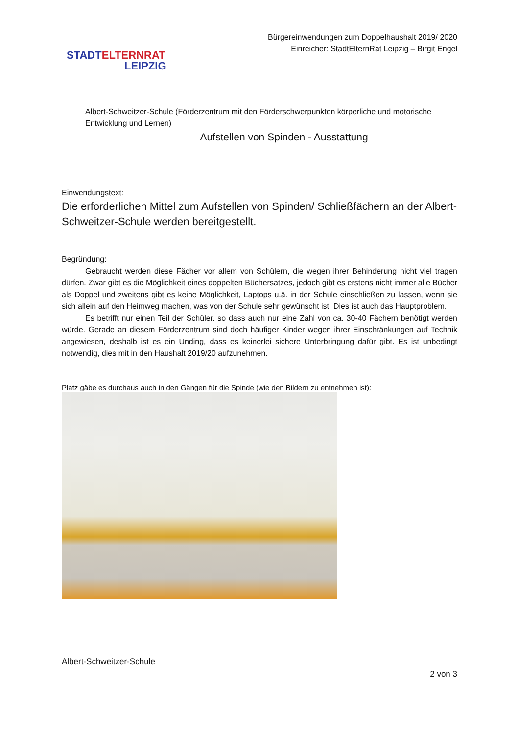STADT ELTERNRAT
LEIPZIG
Bürgereinwendungen zum Doppelhaushalt 2019/ 2020
Einreicher: StadtElternRat Leipzig – Birgit Engel
Albert-Schweitzer-Schule (Förderzentrum mit den Förderschwerpunkten körperliche und motorische Entwicklung und Lernen)
Aufstellen von Spinden - Ausstattung
Einwendungstext:
Die erforderlichen Mittel zum Aufstellen von Spinden/ Schließfächern an der Albert-Schweitzer-Schule werden bereitgestellt.
Begründung:
Gebraucht werden diese Fächer vor allem von Schülern, die wegen ihrer Behinderung nicht viel tragen dürfen. Zwar gibt es die Möglichkeit eines doppelten Büchersatzes, jedoch gibt es erstens nicht immer alle Bücher als Doppel und zweitens gibt es keine Möglichkeit, Laptops u.ä. in der Schule einschließen zu lassen, wenn sie sich allein auf den Heimweg machen, was von der Schule sehr gewünscht ist. Dies ist auch das Hauptproblem.
Es betrifft nur einen Teil der Schüler, so dass auch nur eine Zahl von ca. 30-40 Fächern benötigt werden würde. Gerade an diesem Förderzentrum sind doch häufiger Kinder wegen ihrer Einschränkungen auf Technik angewiesen, deshalb ist es ein Unding, dass es keinerlei sichere Unterbringung dafür gibt. Es ist unbedingt notwendig, dies mit in den Haushalt 2019/20 aufzunehmen.
Platz gäbe es durchaus auch in den Gängen für die Spinde (wie den Bildern zu entnehmen ist):
Albert-Schweitzer-Schule
2 von 3